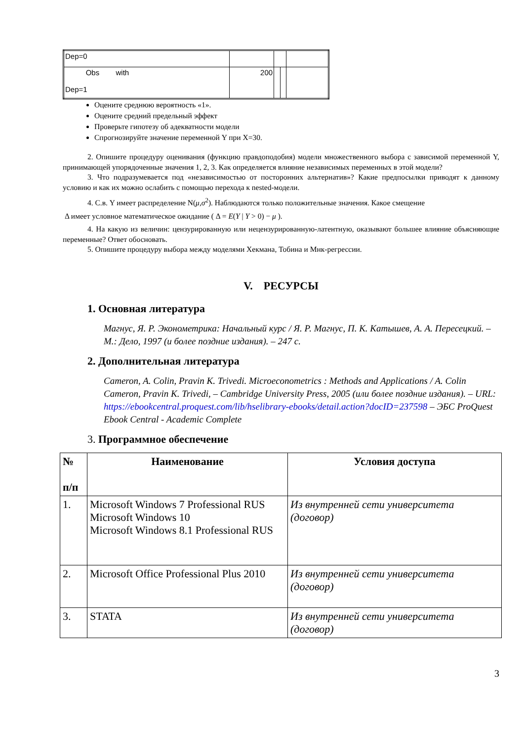| Dep=0 | | | | |
| Obs with Dep=1 | 200 | | | |
Оцените среднюю вероятность «1».
Оцените средний предельный эффект
Проверьте гипотезу об адекватности модели
Спрогнозируйте значение переменной Y при X=30.
2. Опишите процедуру оценивания (функцию правдоподобия) модели множественного выбора с зависимой переменной Y, принимающей упорядоченные значения 1, 2, 3. Как определяется влияние независимых переменных в этой модели?
3. Что подразумевается под «независимостью от посторонних альтернатив»? Какие предпосылки приводят к данному условию и как их можно ослабить с помощью перехода к nested-модели.
4. С.в. Y имеет распределение N(μ,σ<sup>2</sup>). Наблюдаются только положительные значения. Какое смещение
Δ имеет условное математическое ожидание ( Δ = E(Y | Y > 0) − μ ).
4. На какую из величин: цензурированную или нецензурированную-латентную, оказывают большее влияние объясняющие переменные? Ответ обосновать.
5. Опишите процедуру выбора между моделями Хекмана, Тобина и Мнк-регрессии.
V. РЕСУРСЫ
1. Основная литература
Магнус, Я. Р. Эконометрика: Начальный курс / Я. Р. Магнус, П. К. Катышев, А. А. Пересецкий. – М.: Дело, 1997 (и более поздние издания). – 247 с.
2. Дополнительная литература
Cameron, A. Colin, Pravin K. Trivedi. Microeconometrics : Methods and Applications / A. Colin Cameron, Pravin K. Trivedi, – Cambridge University Press, 2005 (или более поздние издания). – URL: https://ebookcentral.proquest.com/lib/hselibrary-ebooks/detail.action?docID=237598 – ЭБС ProQuest Ebook Central - Academic Complete
3. Программное обеспечение
| № п/п | Наименование | Условия доступа |
| --- | --- | --- |
| 1. | Microsoft Windows 7 Professional RUS Microsoft Windows 10 Microsoft Windows 8.1 Professional RUS | Из внутренней сети университета (договор) |
| 2. | Microsoft Office Professional Plus 2010 | Из внутренней сети университета (договор) |
| 3. | STATA | Из внутренней сети университета (договор) |
3